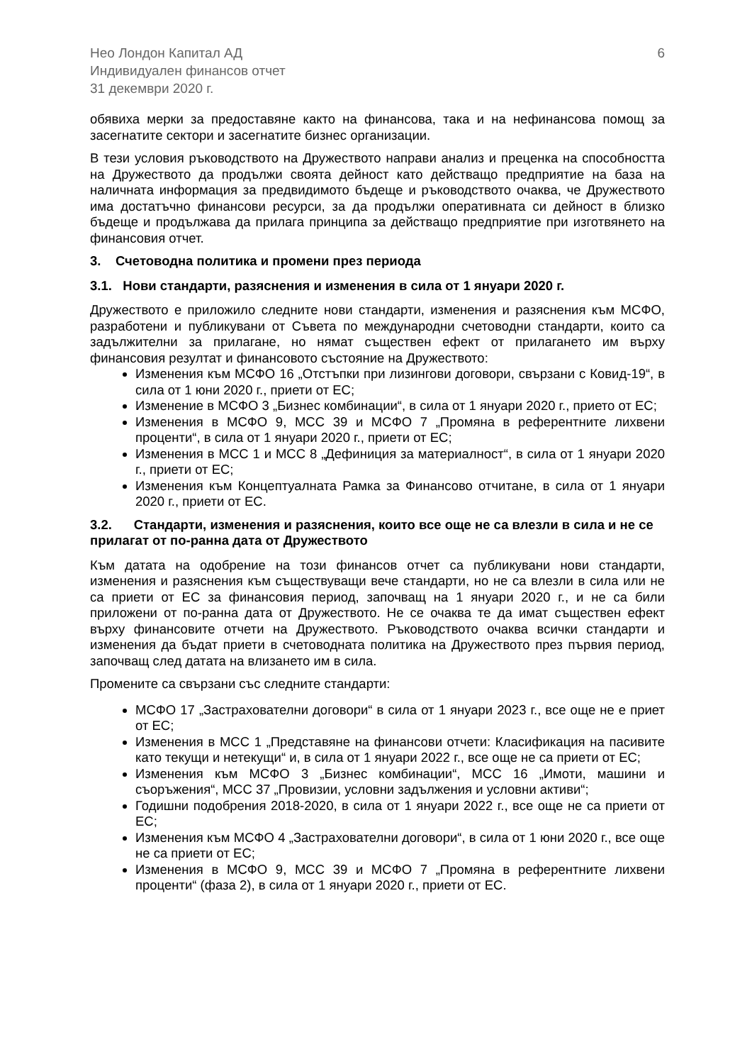Нео Лондон Капитал АД
Индивидуален финансов отчет
31 декември 2020 г.
6
обявиха мерки за предоставяне както на финансова, така и на нефинансова помощ за засегнатите сектори и засегнатите бизнес организации.
В тези условия ръководството на Дружеството направи анализ и преценка на способността на Дружеството да продължи своята дейност като действащо предприятие на база на наличната информация за предвидимото бъдеще и ръководството очаква, че Дружеството има достатъчно финансови ресурси, за да продължи оперативната си дейност в близко бъдеще и продължава да прилага принципа за действащо предприятие при изготвянето на финансовия отчет.
3. Счетоводна политика и промени през периода
3.1. Нови стандарти, разяснения и изменения в сила от 1 януари 2020 г.
Дружеството е приложило следните нови стандарти, изменения и разяснения към МСФО, разработени и публикувани от Съвета по международни счетоводни стандарти, които са задължителни за прилагане, но нямат съществен ефект от прилагането им върху финансовия резултат и финансовото състояние на Дружеството:
Изменения към МСФО 16 „Отстъпки при лизингови договори, свързани с Ковид-19“, в сила от 1 юни 2020 г., приети от ЕС;
Изменение в МСФО 3 „Бизнес комбинации“, в сила от 1 януари 2020 г., прието от ЕС;
Изменения в МСФО 9, МСС 39 и МСФО 7 „Промяна в референтните лихвени проценти“, в сила от 1 януари 2020 г., приети от ЕС;
Изменения в МСС 1 и МСС 8 „Дефиниция за материалност“, в сила от 1 януари 2020 г., приети от ЕС;
Изменения към Концептуалната Рамка за Финансово отчитане, в сила от 1 януари 2020 г., приети от ЕС.
3.2. Стандарти, изменения и разяснения, които все още не са влезли в сила и не се прилагат от по-ранна дата от Дружеството
Към датата на одобрение на този финансов отчет са публикувани нови стандарти, изменения и разяснения към съществуващи вече стандарти, но не са влезли в сила или не са приети от ЕС за финансовия период, започващ на 1 януари 2020 г., и не са били приложени от по-ранна дата от Дружеството. Не се очаква те да имат съществен ефект върху финансовите отчети на Дружеството. Ръководството очаква всички стандарти и изменения да бъдат приети в счетоводната политика на Дружеството през първия период, започващ след датата на влизането им в сила.
Промените са свързани със следните стандарти:
МСФО 17 „Застрахователни договори“ в сила от 1 януари 2023 г., все още не е приет от ЕС;
Изменения в МСС 1 „Представяне на финансови отчети: Класификация на пасивите като текущи и нетекущи“ и, в сила от 1 януари 2022 г., все още не са приети от ЕС;
Изменения към МСФО 3 „Бизнес комбинации“, МСС 16 „Имоти, машини и съоръжения“, МСС 37 „Провизии, условни задължения и условни активи“;
Годишни подобрения 2018-2020, в сила от 1 януари 2022 г., все още не са приети от ЕС;
Изменения към МСФО 4 „Застрахователни договори“, в сила от 1 юни 2020 г., все още не са приети от ЕС;
Изменения в МСФО 9, МСС 39 и МСФО 7 „Промяна в референтните лихвени проценти“ (фаза 2), в сила от 1 януари 2020 г., приети от ЕС.